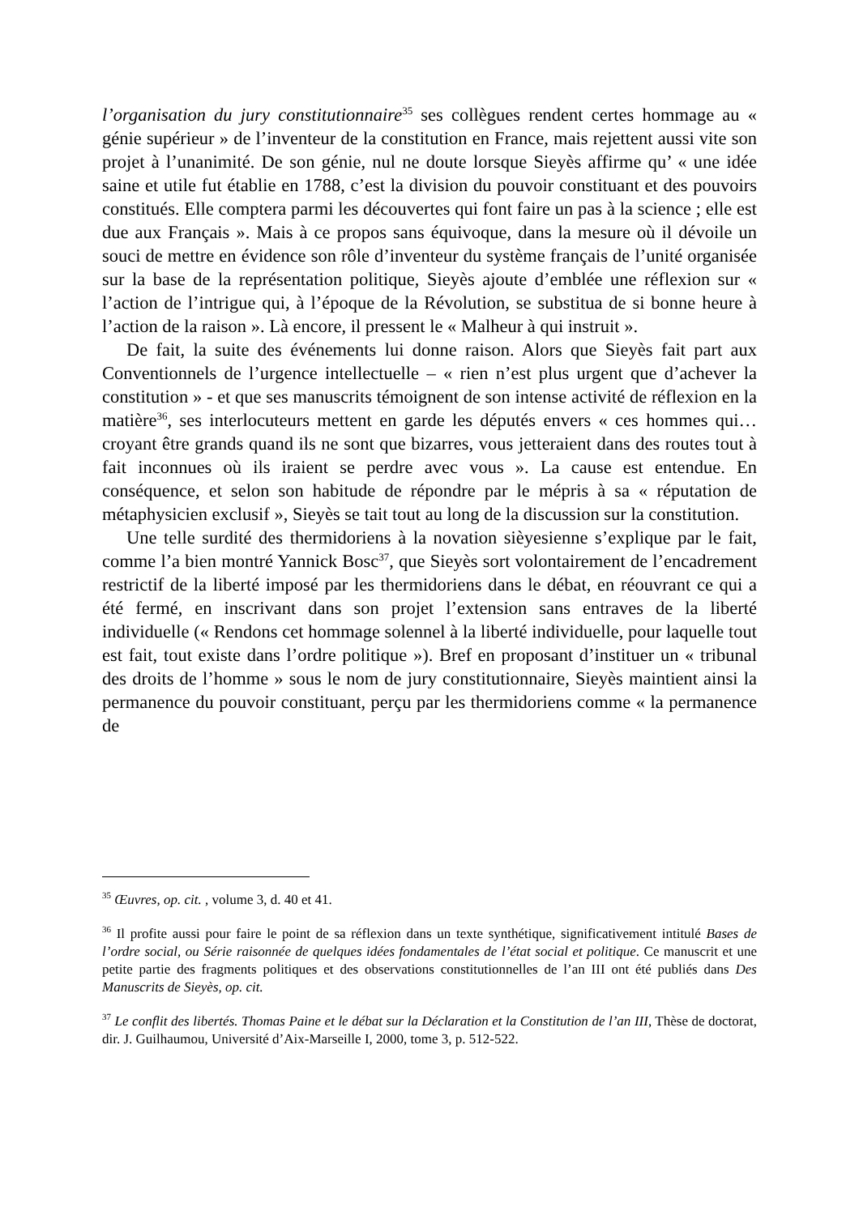l’organisation du jury constitutionnaire<sup>35</sup> ses collègues rendent certes hommage au « génie supérieur » de l’inventeur de la constitution en France, mais rejettent aussi vite son projet à l’unanimité. De son génie, nul ne doute lorsque Sieyès affirme qu’ « une idée saine et utile fut établie en 1788, c’est la division du pouvoir constituant et des pouvoirs constitués. Elle comptera parmi les découvertes qui font faire un pas à la science ; elle est due aux Français ». Mais à ce propos sans équivoque, dans la mesure où il dévoile un souci de mettre en évidence son rôle d’inventeur du système français de l’unité organisée sur la base de la représentation politique, Sieyès ajoute d’emblée une réflexion sur « l’action de l’intrigue qui, à l’époque de la Révolution, se substitua de si bonne heure à l’action de la raison ». Là encore, il pressent le « Malheur à qui instruit ».
De fait, la suite des événements lui donne raison. Alors que Sieyès fait part aux Conventionnels de l’urgence intellectuelle – « rien n’est plus urgent que d’achever la constitution » - et que ses manuscrits témoignent de son intense activité de réflexion en la matière<sup>36</sup>, ses interlocuteurs mettent en garde les députés envers « ces hommes qui…croyant être grands quand ils ne sont que bizarres, vous jetteraient dans des routes tout à fait inconnues où ils iraient se perdre avec vous ». La cause est entendue. En conséquence, et selon son habitude de répondre par le mépris à sa « réputation de métaphysicien exclusif », Sieyès se tait tout au long de la discussion sur la constitution.
Une telle surdité des thermidoriens à la novation sièyesienne s’explique par le fait, comme l’a bien montré Yannick Bosc<sup>37</sup>, que Sieyès sort volontairement de l’encadrement restrictif de la liberté imposé par les thermidoriens dans le débat, en réouvrant ce qui a été fermé, en inscrivant dans son projet l’extension sans entraves de la liberté individuelle (« Rendons cet hommage solennel à la liberté individuelle, pour laquelle tout est fait, tout existe dans l’ordre politique »). Bref en proposant d’instituer un « tribunal des droits de l’homme » sous le nom de jury constitutionnaire, Sieyès maintient ainsi la permanence du pouvoir constituant, perçu par les thermidoriens comme « la permanence de
<sup>35</sup> Œuvres, op. cit. , volume 3, d. 40 et 41.
<sup>36</sup> Il profite aussi pour faire le point de sa réflexion dans un texte synthétique, significativement intitulé Bases de l’ordre social, ou Série raisonnée de quelques idées fondamentales de l’état social et politique. Ce manuscrit et une petite partie des fragments politiques et des observations constitutionnelles de l’an III ont été publiés dans Des Manuscrits de Sieyès, op. cit.
<sup>37</sup> Le conflit des libertés. Thomas Paine et le débat sur la Déclaration et la Constitution de l’an III, Thèse de doctorat, dir. J. Guilhaumou, Université d’Aix-Marseille I, 2000, tome 3, p. 512-522.